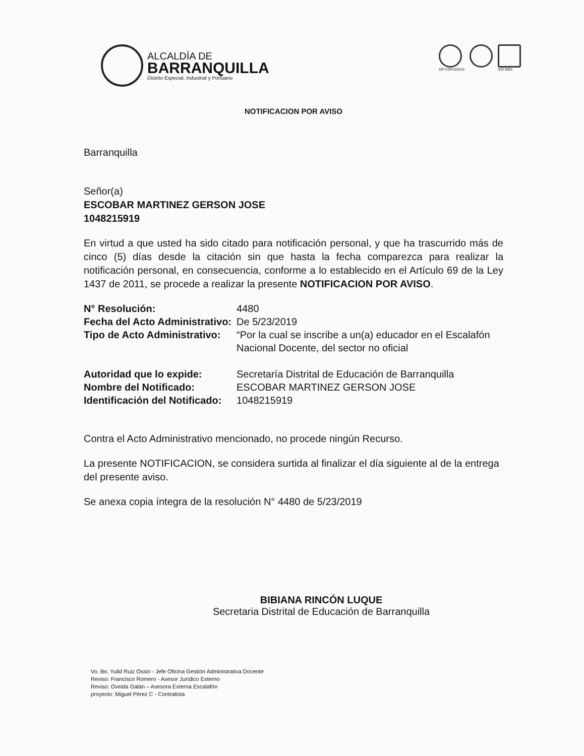ALCALDÍA DE
BARRANQUILLA
Distrito Especial, Industrial y Portuario
GP-CER102510 ISO 9001
NOTIFICACION POR AVISO
Barranquilla
Señor(a)
ESCOBAR MARTINEZ GERSON JOSE
1048215919
En virtud a que usted ha sido citado para notificación personal, y que ha trascurrido más de cinco (5) días desde la citación sin que hasta la fecha comparezca para realizar la notificación personal, en consecuencia, conforme a lo establecido en el Artículo 69 de la Ley 1437 de 2011, se procede a realizar la presente NOTIFICACION POR AVISO.
| N° Resolución: | 4480 |
| Fecha del Acto Administrativo: | De 5/23/2019 |
| Tipo de Acto Administrativo: | “Por la cual se inscribe a un(a) educador en el Escalafón Nacional Docente, del sector no oficial |
| Autoridad que lo expide: | Secretaría Distrital de Educación de Barranquilla |
| Nombre del Notificado: | ESCOBAR MARTINEZ GERSON JOSE |
| Identificación del Notificado: | 1048215919 |
Contra el Acto Administrativo mencionado, no procede ningún Recurso.
La presente NOTIFICACION, se considera surtida al finalizar el día siguiente al de la entrega del presente aviso.
Se anexa copia íntegra de la resolución N° 4480 de 5/23/2019
BIBIANA RINCÓN LUQUE
Secretaria Distrital de Educación de Barranquilla
Vo. Bo. Yulid Ruiz Ossio - Jefe Oficina Gestión Administrativa Docente
Reviso: Francisco Romero - Asesor Jurídico Externo
Reviso: Oveida Galán – Asesora Externa Escalafón
proyecto: Miguel Pérez C - Contratista